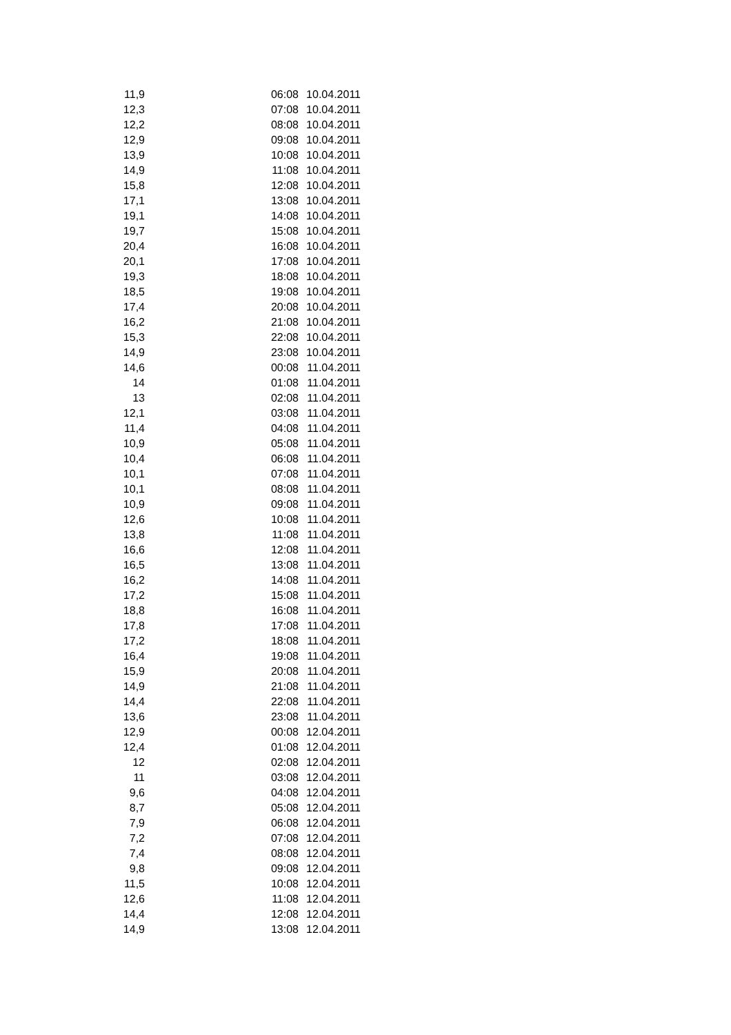| 11,9 | 06:08 | 10.04.2011 |
| 12,3 | 07:08 | 10.04.2011 |
| 12,2 | 08:08 | 10.04.2011 |
| 12,9 | 09:08 | 10.04.2011 |
| 13,9 | 10:08 | 10.04.2011 |
| 14,9 | 11:08 | 10.04.2011 |
| 15,8 | 12:08 | 10.04.2011 |
| 17,1 | 13:08 | 10.04.2011 |
| 19,1 | 14:08 | 10.04.2011 |
| 19,7 | 15:08 | 10.04.2011 |
| 20,4 | 16:08 | 10.04.2011 |
| 20,1 | 17:08 | 10.04.2011 |
| 19,3 | 18:08 | 10.04.2011 |
| 18,5 | 19:08 | 10.04.2011 |
| 17,4 | 20:08 | 10.04.2011 |
| 16,2 | 21:08 | 10.04.2011 |
| 15,3 | 22:08 | 10.04.2011 |
| 14,9 | 23:08 | 10.04.2011 |
| 14,6 | 00:08 | 11.04.2011 |
| 14 | 01:08 | 11.04.2011 |
| 13 | 02:08 | 11.04.2011 |
| 12,1 | 03:08 | 11.04.2011 |
| 11,4 | 04:08 | 11.04.2011 |
| 10,9 | 05:08 | 11.04.2011 |
| 10,4 | 06:08 | 11.04.2011 |
| 10,1 | 07:08 | 11.04.2011 |
| 10,1 | 08:08 | 11.04.2011 |
| 10,9 | 09:08 | 11.04.2011 |
| 12,6 | 10:08 | 11.04.2011 |
| 13,8 | 11:08 | 11.04.2011 |
| 16,6 | 12:08 | 11.04.2011 |
| 16,5 | 13:08 | 11.04.2011 |
| 16,2 | 14:08 | 11.04.2011 |
| 17,2 | 15:08 | 11.04.2011 |
| 18,8 | 16:08 | 11.04.2011 |
| 17,8 | 17:08 | 11.04.2011 |
| 17,2 | 18:08 | 11.04.2011 |
| 16,4 | 19:08 | 11.04.2011 |
| 15,9 | 20:08 | 11.04.2011 |
| 14,9 | 21:08 | 11.04.2011 |
| 14,4 | 22:08 | 11.04.2011 |
| 13,6 | 23:08 | 11.04.2011 |
| 12,9 | 00:08 | 12.04.2011 |
| 12,4 | 01:08 | 12.04.2011 |
| 12 | 02:08 | 12.04.2011 |
| 11 | 03:08 | 12.04.2011 |
| 9,6 | 04:08 | 12.04.2011 |
| 8,7 | 05:08 | 12.04.2011 |
| 7,9 | 06:08 | 12.04.2011 |
| 7,2 | 07:08 | 12.04.2011 |
| 7,4 | 08:08 | 12.04.2011 |
| 9,8 | 09:08 | 12.04.2011 |
| 11,5 | 10:08 | 12.04.2011 |
| 12,6 | 11:08 | 12.04.2011 |
| 14,4 | 12:08 | 12.04.2011 |
| 14,9 | 13:08 | 12.04.2011 |